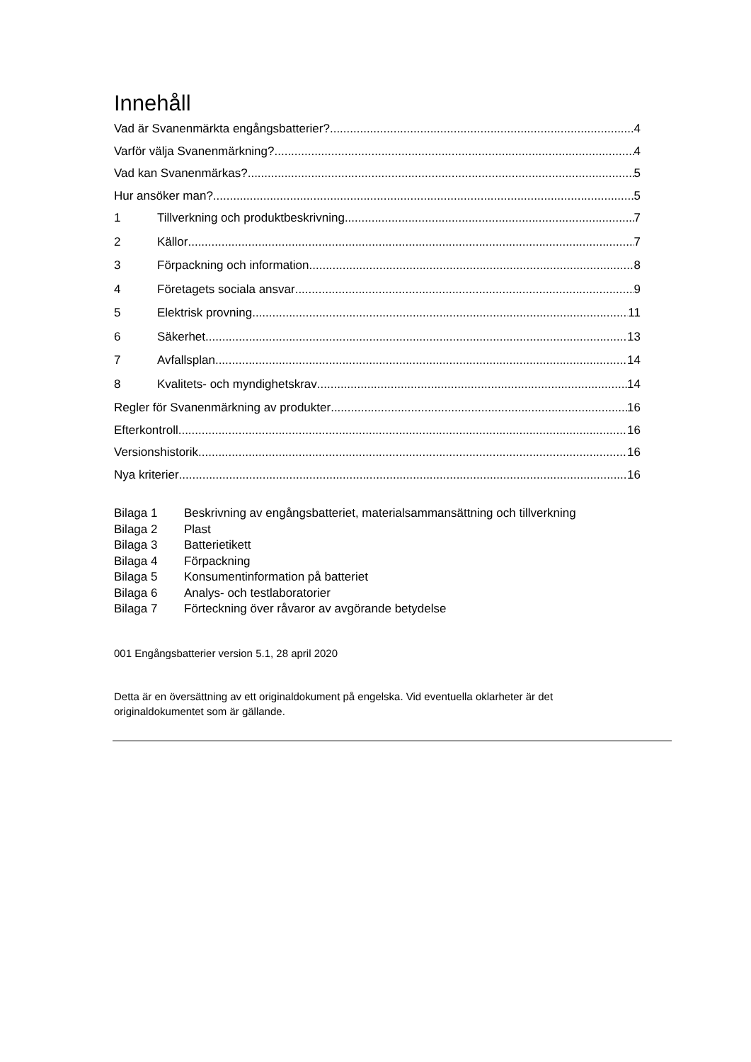Innehåll
Vad är Svanenmärkta engångsbatterier? 4
Varför välja Svanenmärkning? 4
Vad kan Svanenmärkas? 5
Hur ansöker man? 5
1 Tillverkning och produktbeskrivning 7
2 Källor 7
3 Förpackning och information 8
4 Företagets sociala ansvar 9
5 Elektrisk provning 11
6 Säkerhet 13
7 Avfallsplan 14
8 Kvalitets- och myndighetskrav 14
Regler för Svanenmärkning av produkter 16
Efterkontroll 16
Versionshistorik 16
Nya kriterier 16
Bilaga 1 Beskrivning av engångsbatteriet, materialsammansättning och tillverkning
Bilaga 2 Plast
Bilaga 3 Batterietikett
Bilaga 4 Förpackning
Bilaga 5 Konsumentinformation på batteriet
Bilaga 6 Analys- och testlaboratorier
Bilaga 7 Förteckning över råvaror av avgörande betydelse
001 Engångsbatterier version 5.1, 28 april 2020
Detta är en översättning av ett originaldokument på engelska. Vid eventuella oklarheter är det originaldokumentet som är gällande.